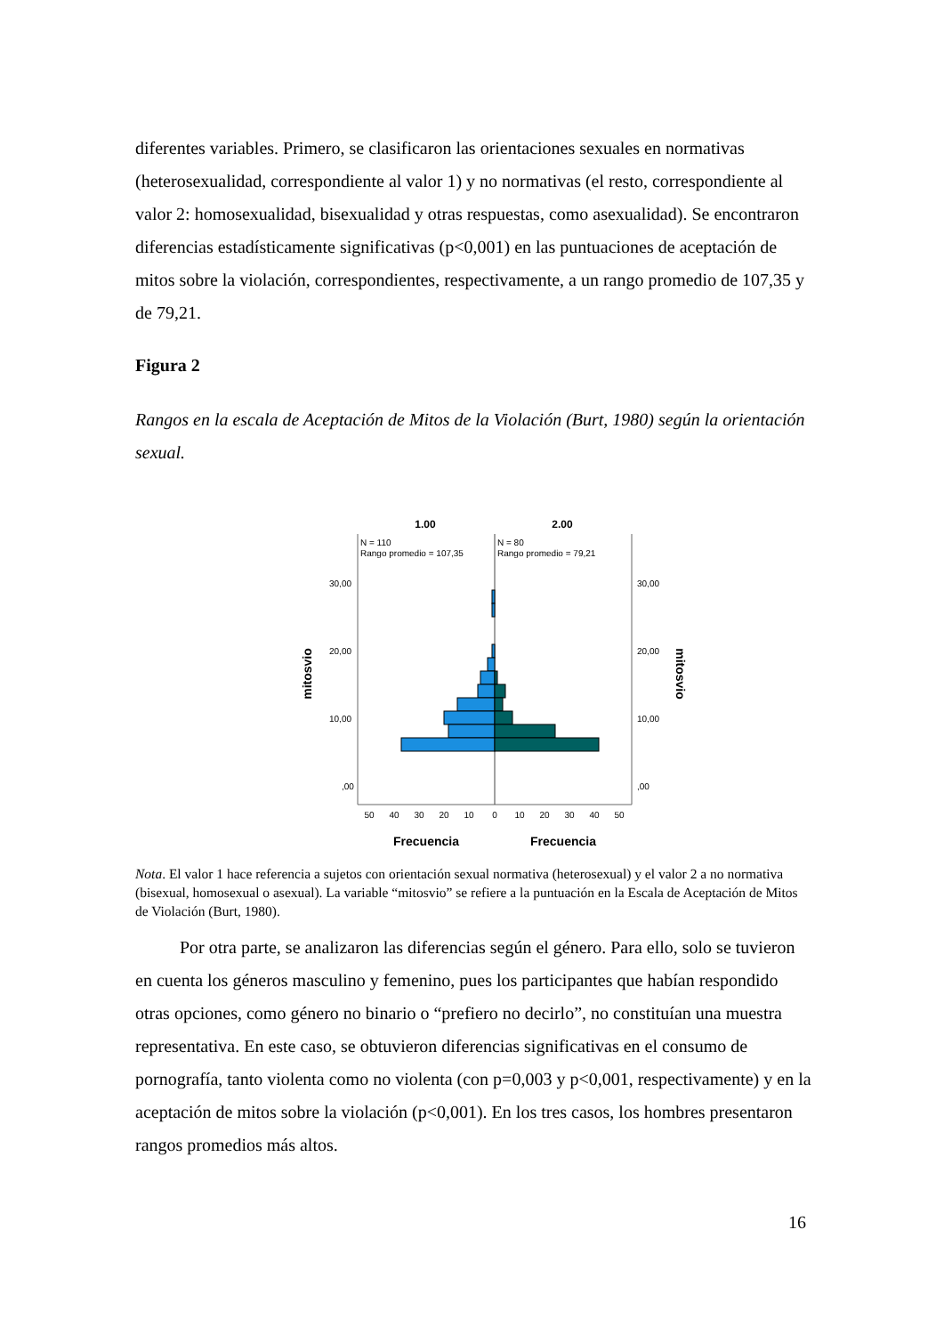diferentes variables. Primero, se clasificaron las orientaciones sexuales en normativas (heterosexualidad, correspondiente al valor 1) y no normativas (el resto, correspondiente al valor 2: homosexualidad, bisexualidad y otras respuestas, como asexualidad). Se encontraron diferencias estadísticamente significativas (p<0,001) en las puntuaciones de aceptación de mitos sobre la violación, correspondientes, respectivamente, a un rango promedio de 107,35 y de 79,21.
Figura 2
Rangos en la escala de Aceptación de Mitos de la Violación (Burt, 1980) según la orientación sexual.
1.00
2.00
N = 110
Rango promedio = 107,35
N = 80
Rango promedio = 79,21
30,00
20,00
10,00
,00
30,00
20,00
10,00
,00
mitosvio
mitosvio
50
40
30
20
10
0
10
20
30
40
50
Frecuencia
Frecuencia
Nota. El valor 1 hace referencia a sujetos con orientación sexual normativa (heterosexual) y el valor 2 a no normativa (bisexual, homosexual o asexual). La variable “mitosvio” se refiere a la puntuación en la Escala de Aceptación de Mitos de Violación (Burt, 1980).
Por otra parte, se analizaron las diferencias según el género. Para ello, solo se tuvieron en cuenta los géneros masculino y femenino, pues los participantes que habían respondido otras opciones, como género no binario o “prefiero no decirlo”, no constituían una muestra representativa. En este caso, se obtuvieron diferencias significativas en el consumo de pornografía, tanto violenta como no violenta (con p=0,003 y p<0,001, respectivamente) y en la aceptación de mitos sobre la violación (p<0,001). En los tres casos, los hombres presentaron rangos promedios más altos.
16